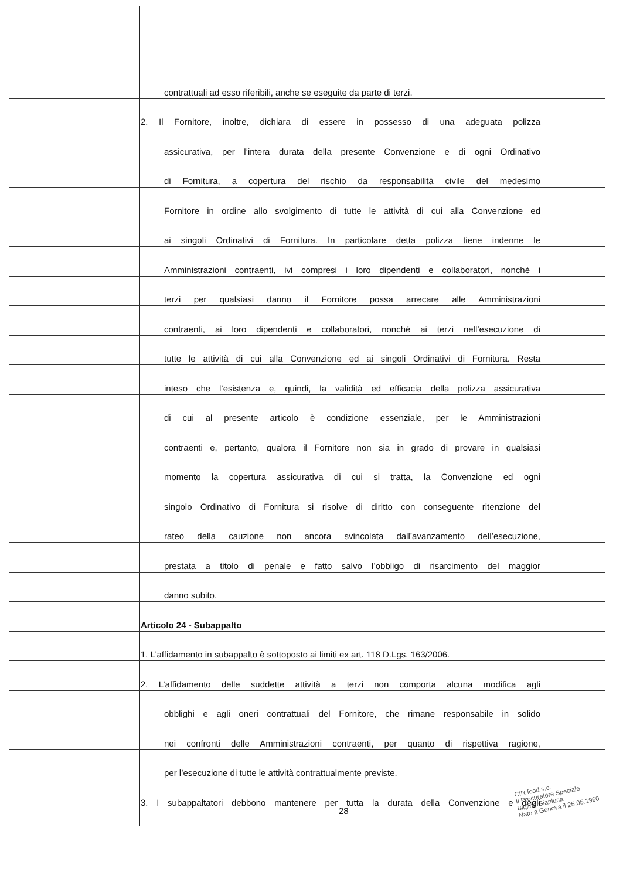contrattuali ad esso riferibili, anche se eseguite da parte di terzi.
2. Il Fornitore, inoltre, dichiara di essere in possesso di una adeguata polizza
assicurativa, per l’intera durata della presente Convenzione e di ogni Ordinativo
di Fornitura, a copertura del rischio da responsabilità civile del medesimo
Fornitore in ordine allo svolgimento di tutte le attività di cui alla Convenzione ed
ai singoli Ordinativi di Fornitura. In particolare detta polizza tiene indenne le
Amministrazioni contraenti, ivi compresi i loro dipendenti e collaboratori, nonché i
terzi per qualsiasi danno il Fornitore possa arrecare alle Amministrazioni
contraenti, ai loro dipendenti e collaboratori, nonché ai terzi nell’esecuzione di
tutte le attività di cui alla Convenzione ed ai singoli Ordinativi di Fornitura. Resta
inteso che l’esistenza e, quindi, la validità ed efficacia della polizza assicurativa
di cui al presente articolo è condizione essenziale, per le Amministrazioni
contraenti e, pertanto, qualora il Fornitore non sia in grado di provare in qualsiasi
momento la copertura assicurativa di cui si tratta, la Convenzione ed ogni
singolo Ordinativo di Fornitura si risolve di diritto con conseguente ritenzione del
rateo della cauzione non ancora svincolata dall’avanzamento dell’esecuzione,
prestata a titolo di penale e fatto salvo l’obbligo di risarcimento del maggior
danno subito.
Articolo 24 - Subappalto
1. L’affidamento in subappalto è sottoposto ai limiti ex art. 118 D.Lgs. 163/2006.
2. L’affidamento delle suddette attività a terzi non comporta alcuna modifica agli
obblighi e agli oneri contrattuali del Fornitore, che rimane responsabile in solido
nei confronti delle Amministrazioni contraenti, per quanto di rispettiva ragione,
per l’esecuzione di tutte le attività contrattualmente previste.
3. I subappaltatori debbono mantenere per tutta la durata della Convenzione e degli
CIR food s.c.
Il Procuratore Speciale
Biglino Gianluca
Nato a Genova il 25.05.1960
28